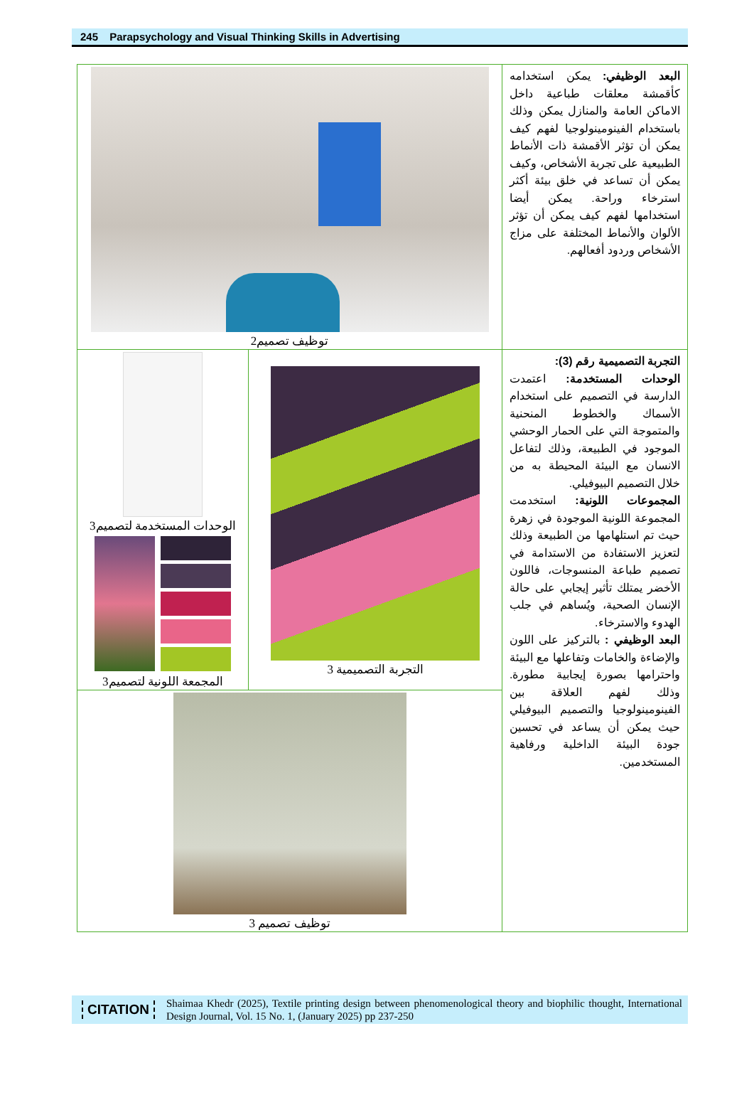245 Parapsychology and Visual Thinking Skills in Advertising
| توظيف تصميم2 | | البعد الوظيفي: يمكن استخدامه كأقمشة معلقات طباعية داخل الاماكن العامة والمنازل يمكن وذلك باستخدام الفينومينولوجيا لفهم كيف يمكن أن تؤثر الأقمشة ذات الأنماط الطبيعية على تجربة الأشخاص، وكيف يمكن أن تساعد في خلق بيئة أكثر استرخاء وراحة. يمكن أيضا استخدامها لفهم كيف يمكن أن تؤثر الألوان والأنماط المختلفة على مزاج الأشخاص وردود أفعالهم. |
| الوحدات المستخدمة لتصميم3 المجمعة اللونية لتصميم3 | التجربة التصميمية 3 | التجربة التصميمية رقم (3): الوحدات المستخدمة: اعتمدت الدارسة في التصميم على استخدام الأسماك والخطوط المنحنية والمتموجة التي على الحمار الوحشي الموجود في الطبيعة، وذلك لتفاعل الانسان مع البيئة المحيطة به من خلال التصميم البيوفيلي. المجموعات اللونية: استخدمت المجموعة اللونية الموجودة في زهرة حيث تم استلهامها من الطبيعة وذلك لتعزيز الاستفادة من الاستدامة في تصميم طباعة المنسوجات، فاللون الأخضر يمتلك تأثير إيجابي على حالة الإنسان الصحية، ويُساهم في جلب الهدوء والاسترخاء. البعد الوظيفي : بالتركيز على اللون والإضاءة والخامات وتفاعلها مع البيئة واحترامها بصورة إيجابية مطورة. وذلك لفهم العلاقة بين الفينومينولوجيا والتصميم البيوفيلي حيث يمكن أن يساعد في تحسين جودة البيئة الداخلية ورفاهية المستخدمين. |
| توظيف تصميم 3 | | |
CITATION
Shaimaa Khedr (2025), Textile printing design between phenomenological theory and biophilic thought, International Design Journal, Vol. 15 No. 1, (January 2025) pp 237-250